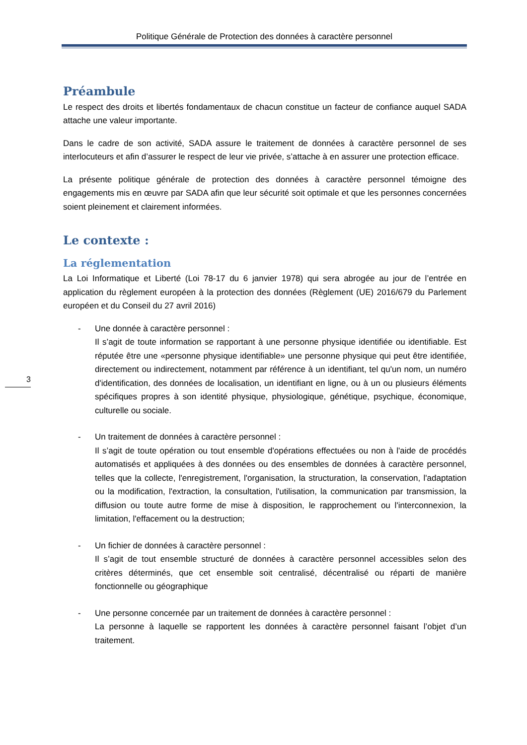Politique Générale de Protection des données à caractère personnel
Préambule
Le respect des droits et libertés fondamentaux de chacun constitue un facteur de confiance auquel SADA attache une valeur importante.
Dans le cadre de son activité, SADA assure le traitement de données à caractère personnel de ses interlocuteurs et afin d’assurer le respect de leur vie privée, s’attache à en assurer une protection efficace.
La présente politique générale de protection des données à caractère personnel témoigne des engagements mis en œuvre par SADA afin que leur sécurité soit optimale et que les personnes concernées soient pleinement et clairement informées.
Le contexte :
La réglementation
La Loi Informatique et Liberté (Loi 78-17 du 6 janvier 1978) qui sera abrogée au jour de l’entrée en application du règlement européen à la protection des données (Règlement (UE) 2016/679 du Parlement européen et du Conseil du 27 avril 2016)
- Une donnée à caractère personnel :
Il s’agit de toute information se rapportant à une personne physique identifiée ou identifiable. Est réputée être une «personne physique identifiable» une personne physique qui peut être identifiée, directement ou indirectement, notamment par référence à un identifiant, tel qu'un nom, un numéro d'identification, des données de localisation, un identifiant en ligne, ou à un ou plusieurs éléments spécifiques propres à son identité physique, physiologique, génétique, psychique, économique, culturelle ou sociale.
- Un traitement de données à caractère personnel :
Il s’agit de toute opération ou tout ensemble d'opérations effectuées ou non à l'aide de procédés automatisés et appliquées à des données ou des ensembles de données à caractère personnel, telles que la collecte, l'enregistrement, l'organisation, la structuration, la conservation, l'adaptation ou la modification, l'extraction, la consultation, l'utilisation, la communication par transmission, la diffusion ou toute autre forme de mise à disposition, le rapprochement ou l'interconnexion, la limitation, l'effacement ou la destruction;
- Un fichier de données à caractère personnel :
Il s’agit de tout ensemble structuré de données à caractère personnel accessibles selon des critères déterminés, que cet ensemble soit centralisé, décentralisé ou réparti de manière fonctionnelle ou géographique
- Une personne concernée par un traitement de données à caractère personnel :
La personne à laquelle se rapportent les données à caractère personnel faisant l’objet d’un traitement.
3